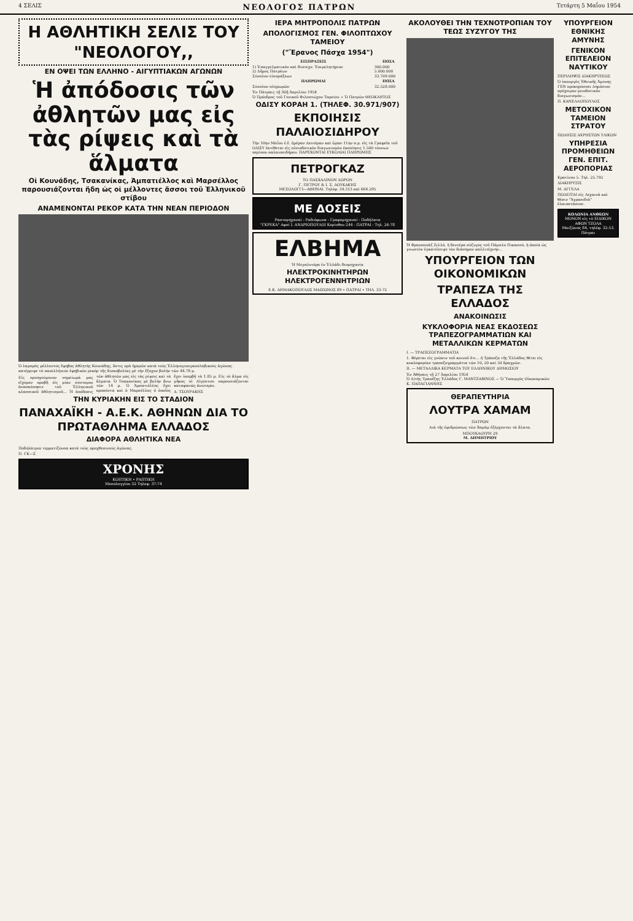4 ΣΕΛΙΣ ΝΕΟΛΟΓΟΣ ΠΑΤΡΩΝ Τετάρτη 5 Μαΐου 1954
Η ΑΘΛΗΤΙΚΗ ΣΕΛΙΣ ΤΟΥ "ΝΕΟΛΟΓΟΥ,,
ΕΝ ΟΨΕΙ ΤΩΝ ΕΛΛΗΝΟ - ΑΙΓΥΠΤΙΑΚΩΝ ΑΓΩΝΩΝ
Ἡ ἀπόδοσις τῶν ἀθλητῶν μας εἰς τὰς ρίψεις καὶ τὰ ἅλματα
Οἱ Κουνάδης, Τσακανίκας, Ἀμπατιέλλος καὶ Μαρσέλλος παρουσιάζονται ἤδη ὡς οἱ μέλλοντες ἄσσοι τοῦ Ἑλληνικοῦ στίβου
ΑΝΑΜΕΝΟΝΤΑΙ ΡΕΚΟΡ ΚΑΤΑ ΤΗΝ ΝΕΑΝ ΠΕΡΙΟΔΟΝ
Ὁ λαμπρὸς μέλλοντος ἔφηβος ἀθλητὴς Κουνάδης, ὅστις πρὸ ἡμερῶν κατὰ τοὺς Ἑλληνογιουγκοσλαβικοὺς ἀγῶνας κατέρριψε τὸ πανελλήνιον ἐφηβικὸν ρεκὸρ τῆς δισκοβολίας μὲ τὴν ἔξοχον βολὴν τῶν 44.78 μ.
Εἰς προηγούμενον σημείωμά μας εἴχομεν προβῆ εἰς μίαν σύντομον ἀνασκόπησιν τοῦ Ἑλληνικοῦ κλασσικοῦ ἀθλητισμοῦ... Ἡ ἀπόδοσις τῶν ἀθλητῶν μας εἰς τὰς ρίψεις καὶ τὰ ἅλματα. Ὁ Τσακανίκας μὲ βολὴν ἄνω τῶν 14 μ. Ὁ Ἀμπατιέλλος ἔχει προσόντα καὶ ὁ Μαρσέλλος ὁ ὁποῖος ἔχει ὑπερβῆ τὰ 1.85 μ. Εἰς τὸ ἅλμα εἰς μῆκος οἱ Αἰγύπτιοι παρουσιάζονται καταφανῶς ἀνώτεροι.
Δ. ΤΣΟΥΡΑΚΗΣ
ΤΗΝ ΚΥΡΙΑΚΗΝ ΕΙΣ ΤΟ ΣΤΑΔΙΟΝ
ΠΑΝΑΧΑΪΚΗ - Α.Ε.Κ. ΑΘΗΝΩΝ ΔΙΑ ΤΟ ΠΡΩΤΑΘΛΗΜΑ ΕΛΛΑΔΟΣ
ΔΙΑΦΟΡΑ ΑΘΛΗΤΙΚΑ ΝΕΑ
Ποδηλάτρια τερματίζουσα κατὰ τοὺς προχθεσινοὺς ἀγῶνας.
Π. ΓΚ—Σ
ΧΡΟΝΗΣ
ΚΟΠΤΙΚΗ • ΡΑΠΤΙΚΗ
Μεσολογγίου 32 Τηλεφ. 37-74
ΙΕΡΑ ΜΗΤΡΟΠΟΛΙΣ ΠΑΤΡΩΝ
ΑΠΟΛΟΓΙΣΜΟΣ ΓΕΝ. ΦΙΛΟΠΤΩΧΟΥ ΤΑΜΕΙΟΥ
("Ἔρανος Πάσχα 1954")
| ΕΙΣΠΡΑΞΕΙΣ | ΠΟΣΑ |
| --- | --- |
| 1) Ἐπαγγελματικὸν καὶ Βιοτεχν. Ἐπιμελητήριον | 300.000 |
| 2) Δῆμος Πατρέων | 5.000.000 |
| Σύνολον εἰσπράξεων | 33.709.000 |
| ΠΛΗΡΩΜΑΙ | ΠΟΣΑ |
| Σύνολον πληρωμῶν | 32.528.000 |
Ἐν Πάτραις τῇ 30ῇ Ἀπριλίου 1954
Ὁ Πρόεδρος τοῦ Γενικοῦ Φιλοπτώχου Ταμείου + Ὁ Πατρῶν ΘΕΟΚΛΗΤΟΣ
ΟΔΙΣΥ ΚΟΡΑΗ 1. (ΤΗΛΕΦ. 30.971/907)
ΕΚΠΟΙΗΣΙΣ ΠΑΛΑΙΟΣΙΔΗΡΟΥ
Τὴν 10ην Μαΐου ἐ.ἔ. ἡμέραν Δευτέραν καὶ ὥραν 11ην π.μ. εἰς τὰ Γραφεῖα τοῦ ΟΔΙΣΥ ἐκτίθεται εἰς πλειοδοτικὸν διαγωνισμὸν ἐκποίησις 1.500 τόννων περίπου παλαιοσιδήρου. ΠΑΡΕΧΟΝΤΑΙ ΕΥΚΟΛΙΑΙ ΠΛΗΡΩΜΗΣ
ΠΕΤΡΟΓΚΑΖ
ΤΟ ΠΑΣΧΑΛΙΝΟΝ ΔΩΡΟΝ
Γ. ΠΕΤΡΟΥ & Ι. Σ. ΔΟΥΚΑΚΗΣ
ΜΕΣΟΛΟΓΓΙ—ΑΘΗΝΑΙ. Τηλέφ. 34.313 καὶ 664.295
ΜΕ ΔΟΣΕΙΣ
Ραπτομηχαναί - Ραδιόφωνα - Γραφομηχαναί - Ποδήλατα
"ΓΚΡΕΚΑ" Αφοί Ι. ΑΝΔΡΙΟΠΟΥΛΟΙ Κορίνθου 244 - ΠΑΤΡΑΙ - Τηλ. 26-78
ΕΛΒΗΜΑ
Ἡ Μεγαλυτέρα ἐν Ἑλλάδι Βιομηχανία
ΗΛΕΚΤΡΟΚΙΝΗΤΗΡΩΝ ΗΛΕΚΤΡΟΓΕΝΝΗΤΡΙΩΝ
Ε.Κ. ΔΗΜΑΚΟΠΟΥΛΟΣ ΜΑΙΖΩΝΟΣ 89 • ΠΑΤΡΑΙ • ΤΗΛ. 33-72
ΑΚΟΛΟΥΘΕΙ ΤΗΝ ΤΕΧΝΟΤΡΟΠΙΑΝ ΤΟΥ ΤΕΩΣ ΣΥΖΥΓΟΥ ΤΗΣ
Ἡ Φρανσουὰζ Ζιλλό, ἡ δευτέρα σύζυγος τοῦ Πάμπλο Πικασσό, ἡ ὁποία ὡς γνωστὸν ἐγκατέλειψε τὸν διάσημον καλλιτέχνην...
ΥΠΟΥΡΓΕΙΟΝ ΤΩΝ ΟΙΚΟΝΟΜΙΚΩΝ
ΤΡΑΠΕΖΑ ΤΗΣ ΕΛΛΑΔΟΣ
ΑΝΑΚΟΙΝΩΣΙΣ
ΚΥΚΛΟΦΟΡΙΑ ΝΕΑΣ ΕΚΔΟΣΕΩΣ ΤΡΑΠΕΖΟΓΡΑΜΜΑΤΙΩΝ ΚΑΙ ΜΕΤΑΛΛΙΚΩΝ ΚΕΡΜΑΤΩΝ
I. — ΤΡΑΠΕΖΟΓΡΑΜΜΑΤΙΑ
1. Φέρεται εἰς γνῶσιν τοῦ κοινοῦ ὅτι... ἡ Τράπεζα τῆς Ἑλλάδος θέτει εἰς κυκλοφορίαν τραπεζογραμμάτια τῶν 10, 20 καὶ 50 δραχμῶν.
II. — ΜΕΤΑΛΛΙΚΑ ΚΕΡΜΑΤΑ ΤΟΥ ΕΛΛΗΝΙΚΟΥ ΔΗΜΟΣΙΟΥ
Ἐν Ἀθήναις τῇ 27 Ἀπριλίου 1954
Ὁ Δ)τὴς Τραπέζης Ἑλλάδος Γ. ΜΑΝΤΖΑΒΙΝΟΣ — Ὁ Ὑπουργὸς Οἰκονομικῶν Κ. ΠΑΠΑΓΙΑΝΝΗΣ
ΘΕΡΑΠΕΥΤΗΡΙΑ
ΛΟΥΤΡΑ ΧΑΜΑΜ
ΠΑΤΡΩΝ
Διὰ τῆς ἐφιδρώσεως τῶν Χαμὰμ ἐξέρχονται τὰ ἅλατα.
ΜΠΟΥΚΑΟΥΡΗ 29
Μ. ΔΗΜΗΤΡΙΟΥ
ΥΠΟΥΡΓΕΙΟΝ ΕΘΝΙΚΗΣ ΑΜΥΝΗΣ
ΓΕΝΙΚΟΝ ΕΠΙΤΕΛΕΙΟΝ ΝΑΥΤΙΚΟΥ
ΠΕΡΙΛΗΨΙΣ ΔΙΑΚΗΡΥΞΕΩΣ
Ὁ ὑπουργὸς Ἐθνικῆς Ἀμύνης ΓΕΝ προκηρύσσει Δημόσιον πρόχειρον μειοδοτικὸν διαγωνισμόν...
Π. ΚΑΝΕΛΛΟΠΟΥΛΟΣ
ΜΕΤΟΧΙΚΟΝ ΤΑΜΕΙΟΝ ΣΤΡΑΤΟΥ
ΠΩΛΗΣΙΣ ΑΧΡΗΣΤΩΝ ΥΛΙΚΩΝ
ΥΠΗΡΕΣΙΑ ΠΡΟΜΗΘΕΙΩΝ ΓΕΝ. ΕΠΙΤ. ΑΕΡΟΠΟΡΙΑΣ
Κρατίνου 5. Τηλ. 25.792
ΔΙΑΚΗΡΥΞΙΣ
Μ. ΑΓΓΕΛΑ
ΠΩΛΕΙΤΑΙ εἰς Λεχαινὰ καὶ θέσιν "Ἀγραπιδιὰ" ἐλαιοστάσιον.
ΚΟΛΩΝΙΑ ΑΝΘΕΩΝ
ΜΟΝΟΝ εἰς τὸ ΕΙΔΙΚΟΝ
ΑΦΩΝ ΤΖΟΛΑ
Μαιζῶνος 84, τηλέφ. 32-53. Πάτραι